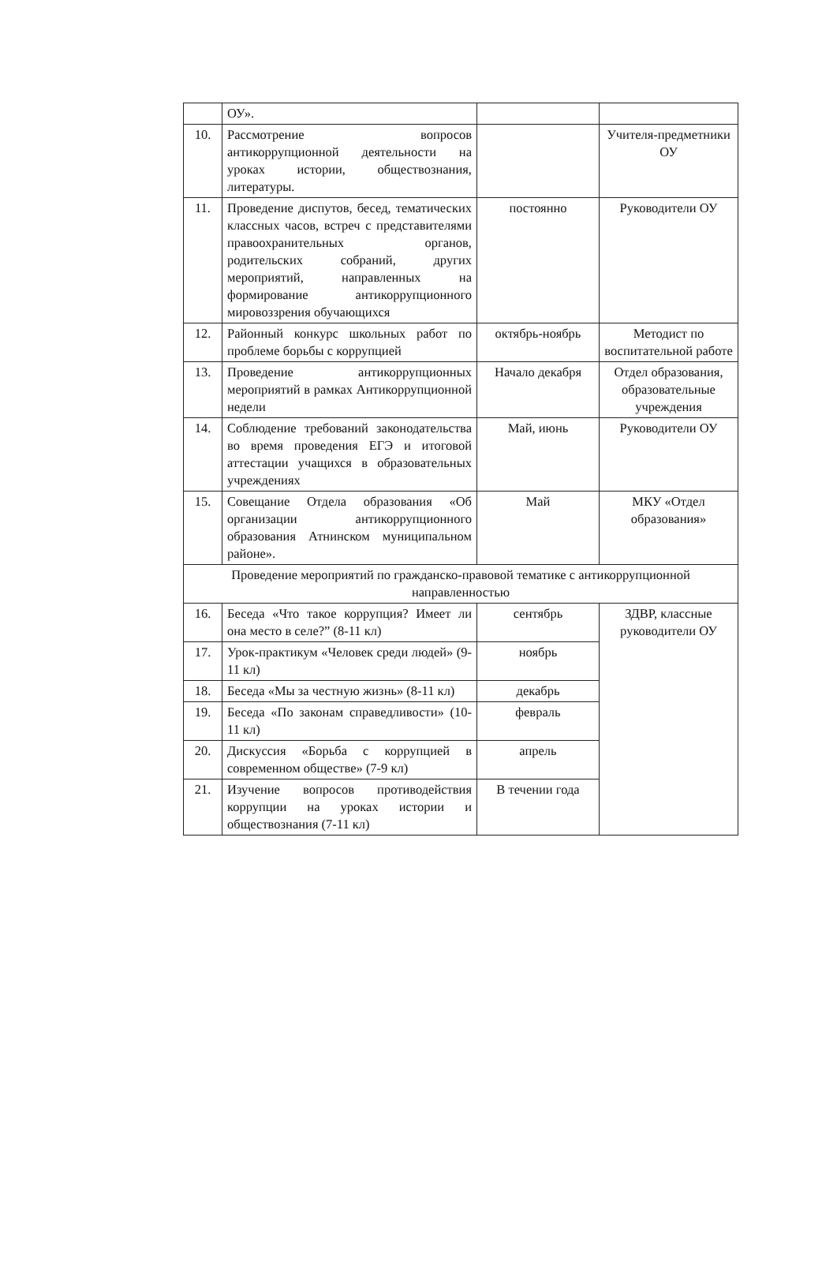| | ОУ». | | |
| 10. | Рассмотрение вопросов антикоррупционной деятельности на уроках истории, обществознания, литературы. | | Учителя-предметники ОУ |
| 11. | Проведение диспутов, бесед, тематических классных часов, встреч с представителями правоохранительных органов, родительских собраний, других мероприятий, направленных на формирование антикоррупционного мировоззрения обучающихся | постоянно | Руководители ОУ |
| 12. | Районный конкурс школьных работ по проблеме борьбы с коррупцией | октябрь-ноябрь | Методист по воспитательной работе |
| 13. | Проведение антикоррупционных мероприятий в рамках Антикоррупционной недели | Начало декабря | Отдел образования, образовательные учреждения |
| 14. | Соблюдение требований законодательства во время проведения ЕГЭ и итоговой аттестации учащихся в образовательных учреждениях | Май, июнь | Руководители ОУ |
| 15. | Совещание Отдела образования «Об организации антикоррупционного образования Атнинском муниципальном районе». | Май | МКУ «Отдел образования» |
| Проведение мероприятий по гражданско-правовой тематике с антикоррупционной направленностью | | | |
| 16. | Беседа «Что такое коррупция? Имеет ли она место в селе?” (8-11 кл) | сентябрь | ЗДВР, классные руководители ОУ |
| 17. | Урок-практикум «Человек среди людей» (9-11 кл) | ноябрь | |
| 18. | Беседа «Мы за честную жизнь» (8-11 кл) | декабрь | |
| 19. | Беседа «По законам справедливости» (10-11 кл) | февраль | |
| 20. | Дискуссия «Борьба с коррупцией в современном обществе» (7-9 кл) | апрель | |
| 21. | Изучение вопросов противодействия коррупции на уроках истории и обществознания (7-11 кл) | В течении года | |